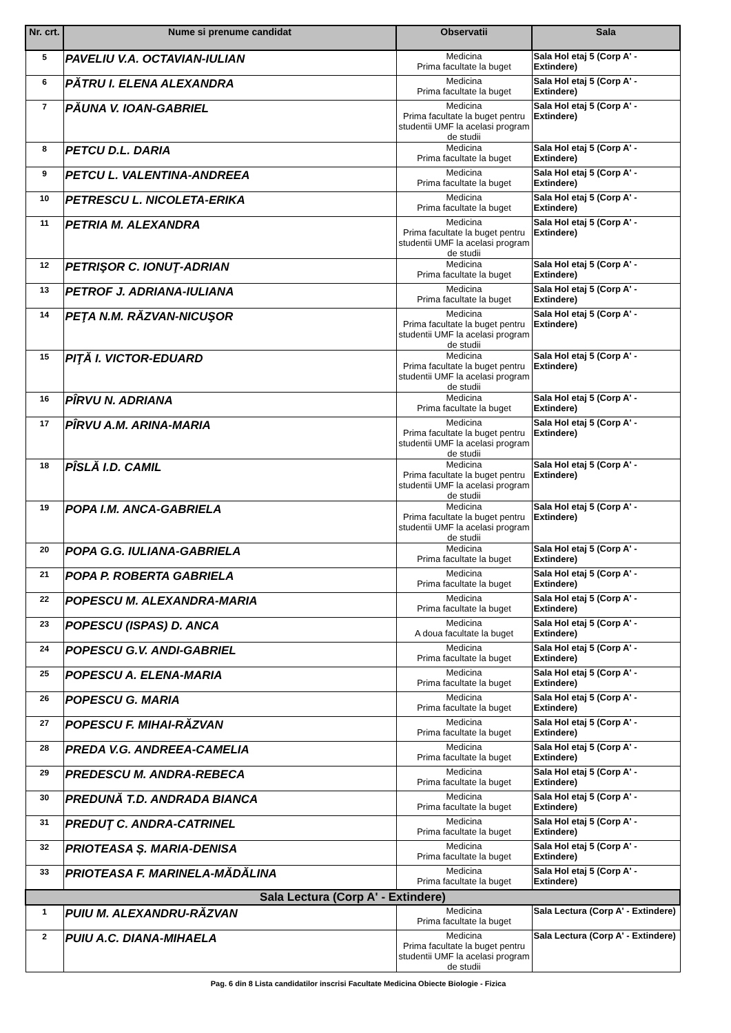| Nr. crt. | Nume si prenume candidat | Observatii | Sala |
| --- | --- | --- | --- |
| 5 | PAVELIU V.A. OCTAVIAN-IULIAN | Medicina Prima facultate la buget | Sala Hol etaj 5 (Corp A' - Extindere) |
| 6 | PĂTRU I. ELENA ALEXANDRA | Medicina Prima facultate la buget | Sala Hol etaj 5 (Corp A' - Extindere) |
| 7 | PĂUNA V. IOAN-GABRIEL | Medicina Prima facultate la buget pentru studentii UMF la acelasi program de studii | Sala Hol etaj 5 (Corp A' - Extindere) |
| 8 | PETCU D.L. DARIA | Medicina Prima facultate la buget | Sala Hol etaj 5 (Corp A' - Extindere) |
| 9 | PETCU L. VALENTINA-ANDREEA | Medicina Prima facultate la buget | Sala Hol etaj 5 (Corp A' - Extindere) |
| 10 | PETRESCU L. NICOLETA-ERIKA | Medicina Prima facultate la buget | Sala Hol etaj 5 (Corp A' - Extindere) |
| 11 | PETRIA M. ALEXANDRA | Medicina Prima facultate la buget pentru studentii UMF la acelasi program de studii | Sala Hol etaj 5 (Corp A' - Extindere) |
| 12 | PETRIŞOR C. IONUŢ-ADRIAN | Medicina Prima facultate la buget | Sala Hol etaj 5 (Corp A' - Extindere) |
| 13 | PETROF J. ADRIANA-IULIANA | Medicina Prima facultate la buget | Sala Hol etaj 5 (Corp A' - Extindere) |
| 14 | PEŢA N.M. RĂZVAN-NICUŞOR | Medicina Prima facultate la buget pentru studentii UMF la acelasi program de studii | Sala Hol etaj 5 (Corp A' - Extindere) |
| 15 | PIŢĂ I. VICTOR-EDUARD | Medicina Prima facultate la buget pentru studentii UMF la acelasi program de studii | Sala Hol etaj 5 (Corp A' - Extindere) |
| 16 | PÎRVU N. ADRIANA | Medicina Prima facultate la buget | Sala Hol etaj 5 (Corp A' - Extindere) |
| 17 | PÎRVU A.M. ARINA-MARIA | Medicina Prima facultate la buget pentru studentii UMF la acelasi program de studii | Sala Hol etaj 5 (Corp A' - Extindere) |
| 18 | PÎSLĂ I.D. CAMIL | Medicina Prima facultate la buget pentru studentii UMF la acelasi program de studii | Sala Hol etaj 5 (Corp A' - Extindere) |
| 19 | POPA I.M. ANCA-GABRIELA | Medicina Prima facultate la buget pentru studentii UMF la acelasi program de studii | Sala Hol etaj 5 (Corp A' - Extindere) |
| 20 | POPA G.G. IULIANA-GABRIELA | Medicina Prima facultate la buget | Sala Hol etaj 5 (Corp A' - Extindere) |
| 21 | POPA P. ROBERTA GABRIELA | Medicina Prima facultate la buget | Sala Hol etaj 5 (Corp A' - Extindere) |
| 22 | POPESCU M. ALEXANDRA-MARIA | Medicina Prima facultate la buget | Sala Hol etaj 5 (Corp A' - Extindere) |
| 23 | POPESCU (ISPAS) D. ANCA | Medicina A doua facultate la buget | Sala Hol etaj 5 (Corp A' - Extindere) |
| 24 | POPESCU G.V. ANDI-GABRIEL | Medicina Prima facultate la buget | Sala Hol etaj 5 (Corp A' - Extindere) |
| 25 | POPESCU A. ELENA-MARIA | Medicina Prima facultate la buget | Sala Hol etaj 5 (Corp A' - Extindere) |
| 26 | POPESCU G. MARIA | Medicina Prima facultate la buget | Sala Hol etaj 5 (Corp A' - Extindere) |
| 27 | POPESCU F. MIHAI-RĂZVAN | Medicina Prima facultate la buget | Sala Hol etaj 5 (Corp A' - Extindere) |
| 28 | PREDA V.G. ANDREEA-CAMELIA | Medicina Prima facultate la buget | Sala Hol etaj 5 (Corp A' - Extindere) |
| 29 | PREDESCU M. ANDRA-REBECA | Medicina Prima facultate la buget | Sala Hol etaj 5 (Corp A' - Extindere) |
| 30 | PREDUNĂ T.D. ANDRADA BIANCA | Medicina Prima facultate la buget | Sala Hol etaj 5 (Corp A' - Extindere) |
| 31 | PREDUŢ C. ANDRA-CATRINEL | Medicina Prima facultate la buget | Sala Hol etaj 5 (Corp A' - Extindere) |
| 32 | PRIOTEASA Ș. MARIA-DENISA | Medicina Prima facultate la buget | Sala Hol etaj 5 (Corp A' - Extindere) |
| 33 | PRIOTEASA F. MARINELA-MĂDĂLINA | Medicina Prima facultate la buget | Sala Hol etaj 5 (Corp A' - Extindere) |
| Sala Lectura (Corp A' - Extindere) | | | |
| 1 | PUIU M. ALEXANDRU-RĂZVAN | Medicina Prima facultate la buget | Sala Lectura (Corp A' - Extindere) |
| 2 | PUIU A.C. DIANA-MIHAELA | Medicina Prima facultate la buget pentru studentii UMF la acelasi program de studii | Sala Lectura (Corp A' - Extindere) |
Pag. 6 din 8 Lista candidatilor inscrisi Facultate Medicina Obiecte Biologie - Fizica